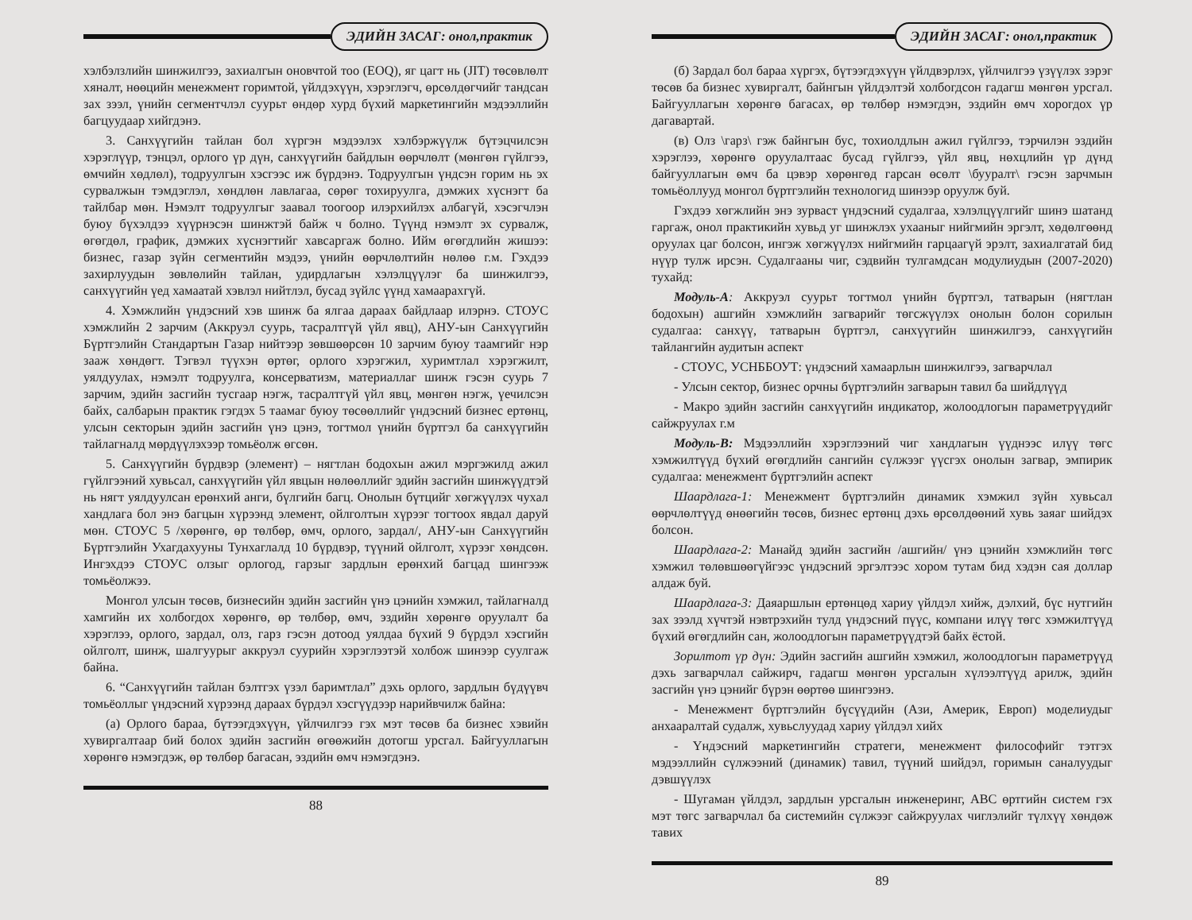ЭДИЙН ЗАСАГ: онол,практик
хэлбэлзлийн шинжилгээ, захиалгын оновчтой тоо (EOQ), яг цагт нь (JIT) төсөвлөлт хяналт, нөөцийн менежмент горимтой, үйлдэхүүн, хэрэглэгч, өрсөлдөгчийг тандсан зах зээл, үнийн сегментчлэл суурьт өндөр хурд бүхий маркетингийн мэдээллийн багцуудаар хийгдэнэ.
3. Санхүүгийн тайлан бол хүргэн мэдээлэх хэлбэржүүлж бүтэцчилсэн хэрэглүүр, тэнцэл, орлого үр дүн, санхүүгийн байдлын өөрчлөлт (мөнгөн гүйлгээ, өмчийн хөдлөл), тодруулгын хэсгээс иж бүрдэнэ. Тодруулгын үндсэн горим нь эх сурвалжын тэмдэглэл, хөндлөн лавлагаа, сөрөг тохируулга, дэмжих хүснэгт ба тайлбар мөн. Нэмэлт тодруулгыг заавал тоогоор илэрхийлэх албагүй, хэсэгчлэн буюу бүхэлдээ хүүрнэсэн шинжтэй байж ч болно. Түүнд нэмэлт эх сурвалж, өгөгдөл, график, дэмжих хүснэгтийг хавсаргаж болно. Ийм өгөгдлийн жишээ: бизнес, газар зүйн сегментийн мэдээ, үнийн өөрчлөлтийн нөлөө г.м. Гэхдээ захирлуудын зөвлөлийн тайлан, удирдлагын хэлэлцүүлэг ба шинжилгээ, санхүүгийн үед хамаатай хэвлэл нийтлэл, бусад зүйлс үүнд хамаарахгүй.
4. Хэмжлийн үндэсний хэв шинж ба ялгаа дараах байдлаар илэрнэ. СТОУС хэмжлийн 2 зарчим (Аккруэл суурь, тасралтгүй үйл явц), АНУ-ын Санхүүгийн Бүртгэлийн Стандартын Газар нийтээр зөвшөөрсөн 10 зарчим буюу таамгийг нэр зааж хөндөгт. Тэгвэл түүхэн өртөг, орлого хэрэгжил, хуримтлал хэрэгжилт, уялдуулах, нэмэлт тодруулга, консерватизм, материаллаг шинж гэсэн суурь 7 зарчим, эдийн засгийн тусгаар нэгж, тасралтгүй үйл явц, мөнгөн нэгж, үечилсэн байх, салбарын практик гэгдэх 5 таамаг буюу төсөөллийг үндэсний бизнес ертөнц, улсын секторын эдийн засгийн үнэ цэнэ, тогтмол үнийн бүртгэл ба санхүүгийн тайлагналд мөрдүүлэхээр томьёолж өгсөн.
5. Санхүүгийн бүрдвэр (элемент) – нягтлан бодохын ажил мэргэжилд ажил гүйлгээний хувьсал, санхүүгийн үйл явцын нөлөөллийг эдийн засгийн шинжүүдтэй нь нягт уялдуулсан ерөнхий анги, бүлгийн багц. Онолын бүтцийг хөгжүүлэх чухал хандлага бол энэ багцын хүрээнд элемент, ойлголтын хүрээг тогтоох явдал даруй мөн. СТОУС 5 /хөрөнгө, өр төлбөр, өмч, орлого, зардал/, АНУ-ын Санхүүгийн Бүртгэлийн Ухагдахууны Тунхаглалд 10 бүрдвэр, түүний ойлголт, хүрээг хөндсөн. Ингэхдээ СТОУС олзыг орлогод, гарзыг зардлын ерөнхий багцад шингээж томьёолжээ.
Монгол улсын төсөв, бизнесийн эдийн засгийн үнэ цэнийн хэмжил, тайлагналд хамгийн их холбогдох хөрөнгө, өр төлбөр, өмч, эздийн хөрөнгө оруулалт ба хэрэглээ, орлого, зардал, олз, гарз гэсэн дотоод уялдаа бүхий 9 бүрдэл хэсгийн ойлголт, шинж, шалгуурыг аккруэл суурийн хэрэглээтэй холбож шинээр суулгаж байна.
6. “Санхүүгийн тайлан бэлтгэх үзэл баримтлал” дэхь орлого, зардлын бүдүүвч томьёоллыг үндэсний хүрээнд дараах бүрдэл хэсгүүдээр нарийвчилж байна:
(а) Орлого бараа, бүтээгдэхүүн, үйлчилгээ гэх мэт төсөв ба бизнес хэвийн хувиргалтаар бий болох эдийн засгийн өгөөжийн дотогш урсгал. Байгууллагын хөрөнгө нэмэгдэж, өр төлбөр багасан, эздийн өмч нэмэгдэнэ.
88
ЭДИЙН ЗАСАГ: онол,практик
(б) Зардал бол бараа хүргэх, бүтээгдэхүүн үйлдвэрлэх, үйлчилгээ үзүүлэх зэрэг төсөв ба бизнес хувиргалт, байнгын үйлдэлтэй холбогдсон гадагш мөнгөн урсгал. Байгууллагын хөрөнгө багасах, өр төлбөр нэмэгдэн, эздийн өмч хорогдох үр дагавартай.
(в) Олз \гарз\ гэж байнгын бус, тохиолдлын ажил гүйлгээ, тэрчилэн эздийн хэрэглээ, хөрөнгө оруулалтаас бусад гүйлгээ, үйл явц, нөхцлийн үр дүнд байгууллагын өмч ба цэвэр хөрөнгөд гарсан өсөлт \бууралт\ гэсэн зарчмын томьёоллууд монгол бүртгэлийн технологид шинээр оруулж буй.
Гэхдээ хөгжлийн энэ зурваст үндэсний судалгаа, хэлэлцүүлгийг шинэ шатанд гаргаж, онол практикийн хувьд уг шинжлэх ухааныг нийгмийн эргэлт, хөдөлгөөнд оруулах цаг болсон, ингэж хөгжүүлэх нийгмийн гарцаагүй эрэлт, захиалгатай бид нүүр тулж ирсэн. Судалгааны чиг, сэдвийн тулгамдсан модулиудын (2007-2020) тухайд:
Модуль-А: Аккруэл суурьт тогтмол үнийн бүртгэл, татварын (нягтлан бодохын) ашгийн хэмжлийн загварийг төгсжүүлэх онолын болон сорилын судалгаа: санхүү, татварын бүртгэл, санхүүгийн шинжилгээ, санхүүгийн тайлангийн аудитын аспект
- СТОУС, УСНББОУТ: үндэсний хамаарлын шинжилгээ, загварчлал
- Улсын сектор, бизнес орчны бүртгэлийн загварын тавил ба шийдлүүд
- Макро эдийн засгийн санхүүгийн индикатор, жолоодлогын параметрүүдийг сайжруулах г.м
Модуль-В: Мэдээллийн хэрэглээний чиг хандлагын үүднээс илүү төгс хэмжилтүүд бүхий өгөгдлийн сангийн сүлжээг үүсгэх онолын загвар, эмпирик судалгаа: менежмент бүртгэлийн аспект
Шаардлага-1: Менежмент бүртгэлийн динамик хэмжил зүйн хувьсал өөрчлөлтүүд өнөөгийн төсөв, бизнес ертөнц дэхь өрсөлдөөний хувь заяаг шийдэх болсон.
Шаардлага-2: Манайд эдийн засгийн /ашгийн/ үнэ цэнийн хэмжлийн төгс хэмжил төлөвшөөгүйгээс үндэсний эргэлтээс хором тутам бид хэдэн сая доллар алдаж буй.
Шаардлага-3: Даяаршлын ертөнцөд хариу үйлдэл хийж, дэлхий, бүс нутгийн зах зээлд хүчтэй нэвтрэхийн тулд үндэсний пүүс, компани илүү төгс хэмжилтүүд бүхий өгөгдлийн сан, жолоодлогын параметрүүдтэй байх ёстой.
Зорилтот үр дүн: Эдийн засгийн ашгийн хэмжил, жолоодлогын параметрүүд дэхь загварчлал сайжирч, гадагш мөнгөн урсгалын хүлээлтүүд арилж, эдийн засгийн үнэ цэнийг бүрэн өөртөө шингээнэ.
- Менежмент бүртгэлийн бүсүүдийн (Ази, Америк, Европ) моделиудыг анхааралтай судалж, хувьслуудад хариу үйлдэл хийх
- Үндэсний маркетингийн стратеги, менежмент философийг тэтгэх мэдээллийн сүлжээний (динамик) тавил, түүний шийдэл, горимын саналуудыг дэвшүүлэх
- Шугаман үйлдэл, зардлын урсгалын инженеринг, АВС өртгийн систем гэх мэт төгс загварчлал ба системийн сүлжээг сайжруулах чиглэлийг түлхүү хөндөж тавих
89